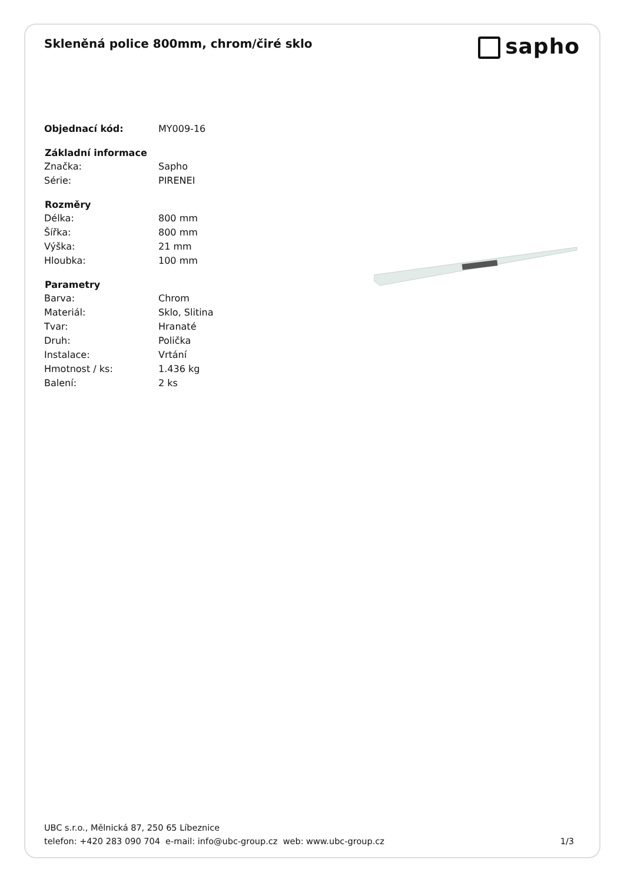sapho
Skleněná police 800mm, chrom/čiré sklo
| Objednací kód: | MY009-16 |
| Základní informace | |
| Značka: | Sapho |
| Série: | PIRENEI |
| Rozměry | |
| Délka: | 800 mm |
| Šířka: | 800 mm |
| Výška: | 21 mm |
| Hloubka: | 100 mm |
| Parametry | |
| Barva: | Chrom |
| Materiál: | Sklo, Slitina |
| Tvar: | Hranaté |
| Druh: | Polička |
| Instalace: | Vrtání |
| Hmotnost / ks: | 1.436 kg |
| Balení: | 2 ks |
UBC s.r.o., Mělnická 87, 250 65 Líbeznice
telefon: +420 283 090 704 e-mail: info@ubc-group.cz web: www.ubc-group.cz
1/3